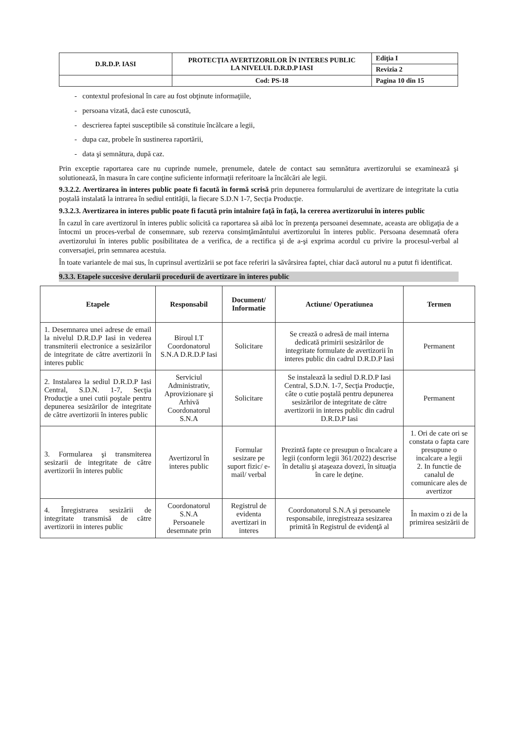| D.R.D.P. IASI | PROTECŢIA AVERTIZORILOR ÎN INTERES PUBLIC LA NIVELUL D.R.D.P IASI | Ediţia I |
| | | Revizia 2 |
| | Cod: PS-18 | Pagina 10 din 15 |
- contextul profesional în care au fost obţinute informaţiile,
- persoana vizată, dacă este cunoscută,
- descrierea faptei susceptibile să constituie încălcare a legii,
- dupa caz, probele în sustinerea raportării,
- data şi semnătura, după caz.
Prin exceptie raportarea care nu cuprinde numele, prenumele, datele de contact sau semnătura avertizorului se examinează şi solutionează, în masura în care conţine suficiente informaţii referitoare la încălcări ale legii.
9.3.2.2. Avertizarea în interes public poate fi facută în formă scrisă prin depunerea formularului de avertizare de integritate la cutia poştală instalată la intrarea în sediul entităţii, la fiecare S.D.N 1-7, Secţia Producţie.
9.3.2.3. Avertizarea in interes public poate fi facută prin intalnire faţă în faţă, la cererea avertizorului în interes public
În cazul în care avertizorul în interes public solicită ca raportarea să aibă loc în prezenţa persoanei desemnate, aceasta are obligaţia de a întocmi un proces-verbal de consemnare, sub rezerva consimţământului avertizorului în interes public. Persoana desemnată ofera avertizorului în interes public posibilitatea de a verifica, de a rectifica şi de a-şi exprima acordul cu privire la procesul-verbal al conversaţiei, prin semnarea acestuia.
În toate variantele de mai sus, în cuprinsul avertizării se pot face referiri la săvârsirea faptei, chiar dacă autorul nu a putut fi identificat.
9.3.3. Etapele succesive derularii procedurii de avertizare în interes public
| Etapele | Responsabil | Document/ Informatie | Actiune/ Operatiunea | Termen |
| --- | --- | --- | --- | --- |
| 1. Desemnarea unei adrese de email la nivelul D.R.D.P Iasi in vederea transmiterii electronice a sesizărilor de integritate de către avertizorii în interes public | Biroul I.T Coordonatorul S.N.A D.R.D.P Iasi | Solicitare | Se crează o adresă de mail interna dedicată primirii sesizărilor de integritate formulate de avertizorii în interes public din cadrul D.R.D.P Iasi | Permanent |
| 2. Instalarea la sediul D.R.D.P Iasi Central, S.D.N. 1-7, Secţia Producţie a unei cutii poştale pentru depunerea sesizărilor de integritate de către avertizorii în interes public | Serviciul Administrativ, Aprovizionare şi Arhivă Coordonatorul S.N.A | Solicitare | Se instalează la sediul D.R.D.P Iasi Central, S.D.N. 1-7, Secţia Producţie, câte o cutie poştală pentru depunerea sesizărilor de integritate de către avertizorii in interes public din cadrul D.R.D.P Iasi | Permanent |
| 3. Formularea şi transmiterea sesizarii de integritate de către avertizorii în interes public | Avertizorul în interes public | Formular sesizare pe suport fizic/ e-mail/ verbal | Prezintă fapte ce presupun o încalcare a legii (conform legii 361/2022) descrise în detaliu şi ataşeaza dovezi, în situaţia în care le deţine. | 1. Ori de cate ori se constata o fapta care presupune o incalcare a legii 2. In functie de canalul de comunicare ales de avertizor |
| 4. Înregistrarea sesizării de integritate transmisă de către avertizorii in interes public | Coordonatorul S.N.A Persoanele desemnate prin | Registrul de evidenta avertizari in interes | Coordonatorul S.N.A şi persoanele responsabile, inregistreaza sesizarea primită în Registrul de evidenţă al | În maxim o zi de la primirea sesizării de |